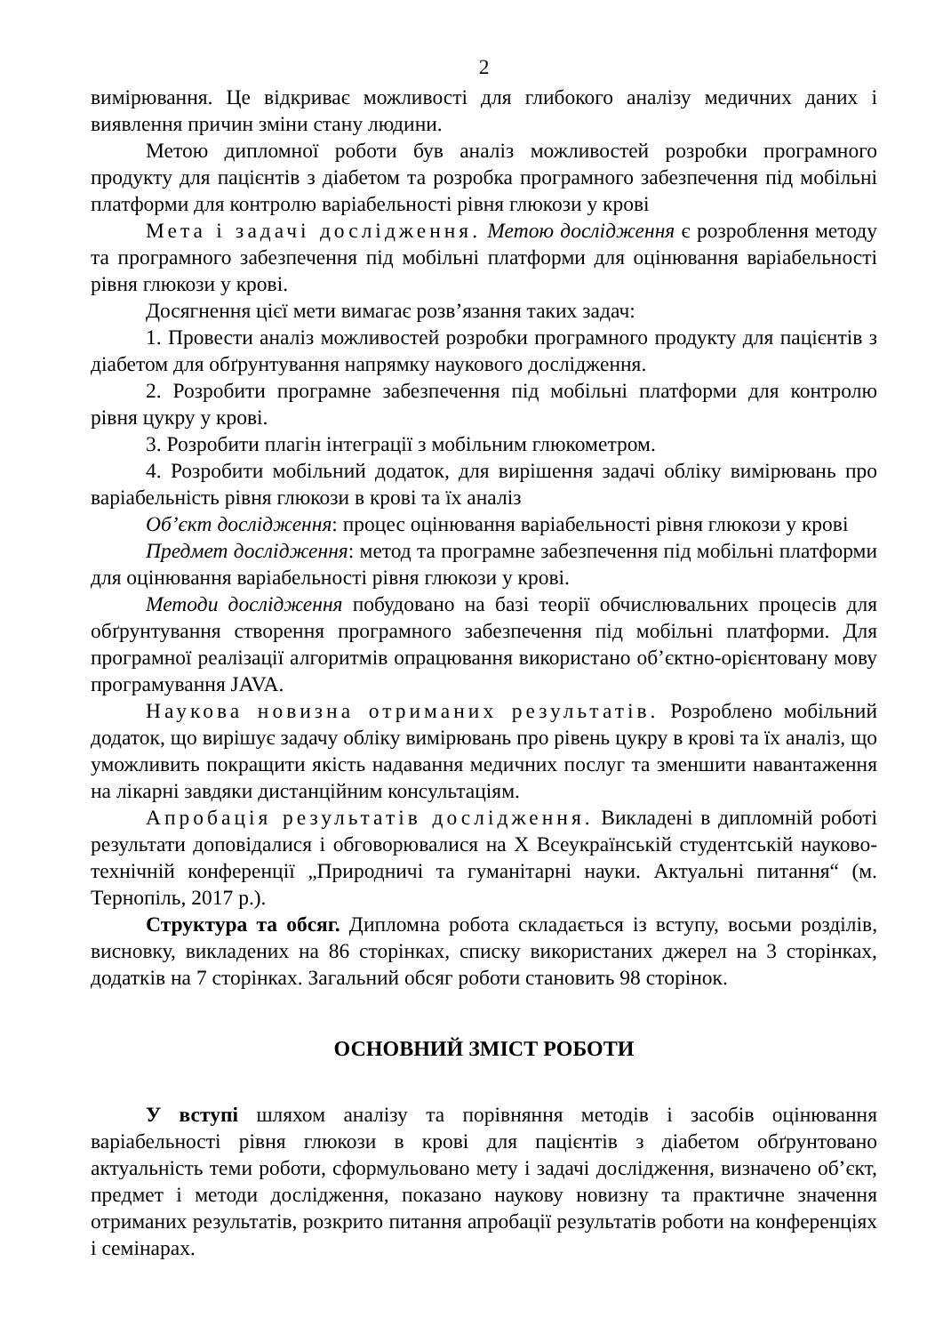2
вимірювання. Це відкриває можливості для глибокого аналізу медичних даних і виявлення причин зміни стану людини.
Метою дипломної роботи був аналіз можливостей розробки програмного продукту для пацієнтів з діабетом та розробка програмного забезпечення під мобільні платформи для контролю варіабельності рівня глюкози у крові
Мета і задачі дослідження. Метою дослідження є розроблення методу та програмного забезпечення під мобільні платформи для оцінювання варіабельності рівня глюкози у крові.
Досягнення цієї мети вимагає розв’язання таких задач:
1. Провести аналіз можливостей розробки програмного продукту для пацієнтів з діабетом для обґрунтування напрямку наукового дослідження.
2. Розробити програмне забезпечення під мобільні платформи для контролю рівня цукру у крові.
3. Розробити плагін інтеграції з мобільним глюкометром.
4. Розробити мобільний додаток, для вирішення задачі обліку вимірювань про варіабельність рівня глюкози в крові та їх аналіз
Об’єкт дослідження: процес оцінювання варіабельності рівня глюкози у крові
Предмет дослідження: метод та програмне забезпечення під мобільні платформи для оцінювання варіабельності рівня глюкози у крові.
Методи дослідження побудовано на базі теорії обчислювальних процесів для обґрунтування створення програмного забезпечення під мобільні платформи. Для програмної реалізації алгоритмів опрацювання використано об’єктно-орієнтовану мову програмування JAVA.
Наукова новизна отриманих результатів. Розроблено мобільний додаток, що вирішує задачу обліку вимірювань про рівень цукру в крові та їх аналіз, що уможливить покращити якість надавання медичних послуг та зменшити навантаження на лікарні завдяки дистанційним консультаціям.
Апробація результатів дослідження. Викладені в дипломній роботі результати доповідалися і обговорювалися на X Всеукраїнській студентській науково-технічній конференції „Природничі та гуманітарні науки. Актуальні питання“ (м. Тернопіль, 2017 р.).
Структура та обсяг. Дипломна робота складається із вступу, восьми розділів, висновку, викладених на 86 сторінках, списку використаних джерел на 3 сторінках, додатків на 7 сторінках. Загальний обсяг роботи становить 98 сторінок.
ОСНОВНИЙ ЗМІСТ РОБОТИ
У вступі шляхом аналізу та порівняння методів і засобів оцінювання варіабельності рівня глюкози в крові для пацієнтів з діабетом обґрунтовано актуальність теми роботи, сформульовано мету і задачі дослідження, визначено об’єкт, предмет і методи дослідження, показано наукову новизну та практичне значення отриманих результатів, розкрито питання апробації результатів роботи на конференціях і семінарах.